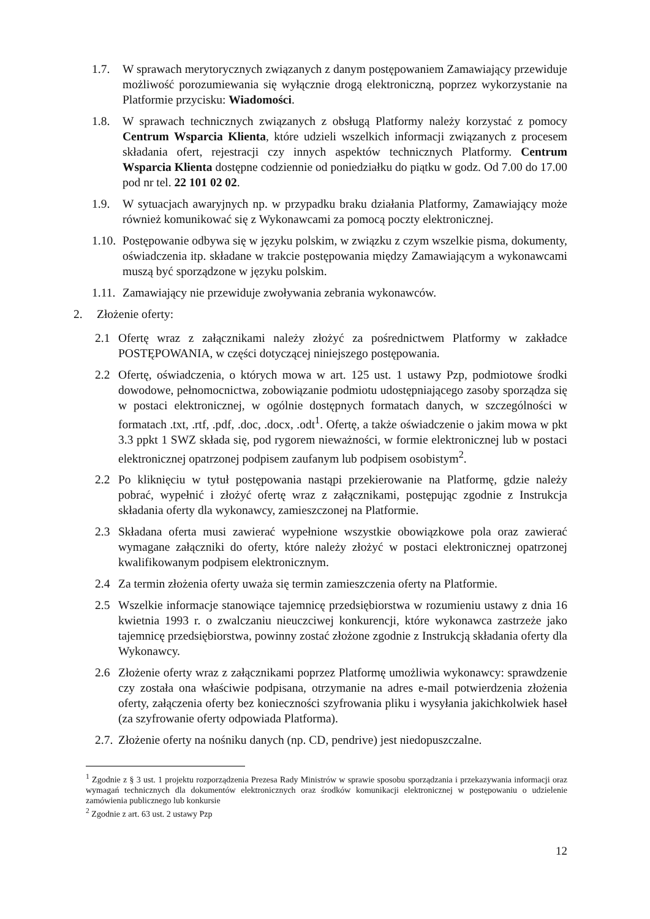1.7. W sprawach merytorycznych związanych z danym postępowaniem Zamawiający przewiduje możliwość porozumiewania się wyłącznie drogą elektroniczną, poprzez wykorzystanie na Platformie przycisku: Wiadomości.
1.8. W sprawach technicznych związanych z obsługą Platformy należy korzystać z pomocy Centrum Wsparcia Klienta, które udzieli wszelkich informacji związanych z procesem składania ofert, rejestracji czy innych aspektów technicznych Platformy. Centrum Wsparcia Klienta dostępne codziennie od poniedziałku do piątku w godz. Od 7.00 do 17.00 pod nr tel. 22 101 02 02.
1.9. W sytuacjach awaryjnych np. w przypadku braku działania Platformy, Zamawiający może również komunikować się z Wykonawcami za pomocą poczty elektronicznej.
1.10. Postępowanie odbywa się w języku polskim, w związku z czym wszelkie pisma, dokumenty, oświadczenia itp. składane w trakcie postępowania między Zamawiającym a wykonawcami muszą być sporządzone w języku polskim.
1.11. Zamawiający nie przewiduje zwoływania zebrania wykonawców.
2. Złożenie oferty:
2.1 Ofertę wraz z załącznikami należy złożyć za pośrednictwem Platformy w zakładce POSTĘPOWANIA, w części dotyczącej niniejszego postępowania.
2.2 Ofertę, oświadczenia, o których mowa w art. 125 ust. 1 ustawy Pzp, podmiotowe środki dowodowe, pełnomocnictwa, zobowiązanie podmiotu udostępniającego zasoby sporządza się w postaci elektronicznej, w ogólnie dostępnych formatach danych, w szczególności w formatach .txt, .rtf, .pdf, .doc, .docx, .odt<sup>1</sup>. Ofertę, a także oświadczenie o jakim mowa w pkt 3.3 ppkt 1 SWZ składa się, pod rygorem nieważności, w formie elektronicznej lub w postaci elektronicznej opatrzonej podpisem zaufanym lub podpisem osobistym<sup>2</sup>.
2.2 Po kliknięciu w tytuł postępowania nastąpi przekierowanie na Platformę, gdzie należy pobrać, wypełnić i złożyć ofertę wraz z załącznikami, postępując zgodnie z Instrukcja składania oferty dla wykonawcy, zamieszczonej na Platformie.
2.3 Składana oferta musi zawierać wypełnione wszystkie obowiązkowe pola oraz zawierać wymagane załączniki do oferty, które należy złożyć w postaci elektronicznej opatrzonej kwalifikowanym podpisem elektronicznym.
2.4 Za termin złożenia oferty uważa się termin zamieszczenia oferty na Platformie.
2.5 Wszelkie informacje stanowiące tajemnicę przedsiębiorstwa w rozumieniu ustawy z dnia 16 kwietnia 1993 r. o zwalczaniu nieuczciwej konkurencji, które wykonawca zastrzeże jako tajemnicę przedsiębiorstwa, powinny zostać złożone zgodnie z Instrukcją składania oferty dla Wykonawcy.
2.6 Złożenie oferty wraz z załącznikami poprzez Platformę umożliwia wykonawcy: sprawdzenie czy została ona właściwie podpisana, otrzymanie na adres e-mail potwierdzenia złożenia oferty, załączenia oferty bez konieczności szyfrowania pliku i wysyłania jakichkolwiek haseł (za szyfrowanie oferty odpowiada Platforma).
2.7. Złożenie oferty na nośniku danych (np. CD, pendrive) jest niedopuszczalne.
<sup>1</sup> Zgodnie z § 3 ust. 1 projektu rozporządzenia Prezesa Rady Ministrów w sprawie sposobu sporządzania i przekazywania informacji oraz wymagań technicznych dla dokumentów elektronicznych oraz środków komunikacji elektronicznej w postępowaniu o udzielenie zamówienia publicznego lub konkursie
<sup>2</sup> Zgodnie z art. 63 ust. 2 ustawy Pzp
12